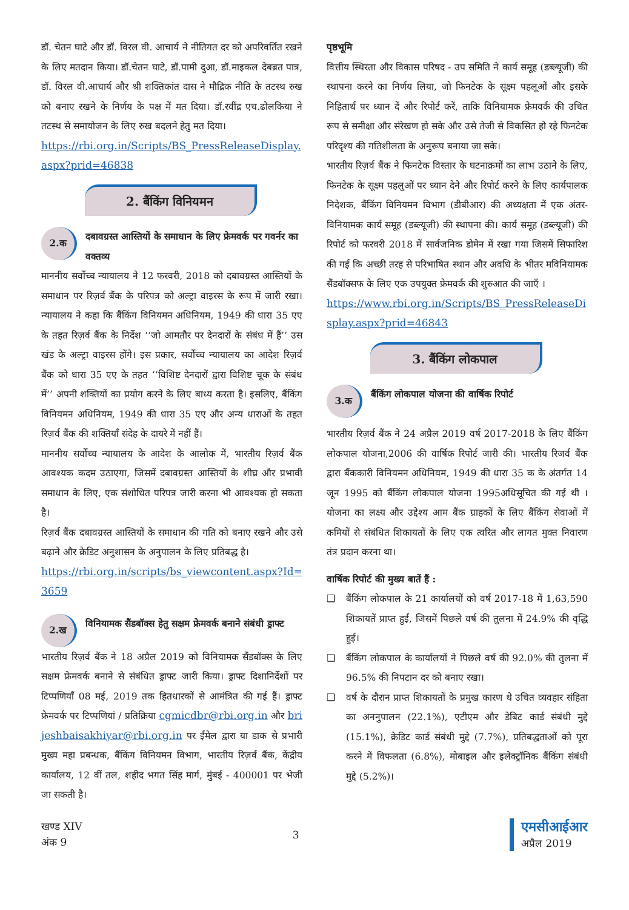डॉ. चेतन घाटे और डॉ. विरल वी. आचार्य ने नीतिगत दर को अपरिवर्तित रखने के लिए मतदान किया। डॉ.चेतन घाटे, डॉ.पामी दुआ, डॉ.माइकल देबब्रत पात्र, डॉ. विरल वी.आचार्य और श्री शक्तिकांत दास ने मौद्रिक नीति के तटस्थ रुख को बनाए रखने के निर्णय के पक्ष में मत दिया। डॉ.रवींद्र एच.ढोलकिया ने तटस्थ से समायोजन के लिए रुख बदलने हेतु मत दिया।
https://rbi.org.in/Scripts/BS_PressReleaseDisplay.aspx?prid=46838
2. बैंकिंग विनियमन
2.क
दबावग्रस्त आस्तियों के समाधान के लिए फ्रेमवर्क पर गवर्नर का वक्तव्य
माननीय सर्वोच्च न्यायालय ने 12 फरवरी, 2018 को दबावग्रस्त आस्तियों के समाधान पर रिज़र्व बैंक के परिपत्र को अल्ट्रा वाइरस के रूप में जारी रखा। न्यायालय ने कहा कि बैंकिंग विनियमन अधिनियम, 1949 की धारा 35 एए के तहत रिज़र्व बैंक के निर्देश ‘‘जो आमतौर पर देनदारों के संबंध में हैं’’ उस खंड के अल्ट्रा वाइरस होंगे। इस प्रकार, सर्वोच्च न्यायालय का आदेश रिज़र्व बैंक को धारा 35 एए के तहत ‘‘विशिष्ट देनदारों द्वारा विशिष्ट चूक के संबंध में’’ अपनी शक्तियों का प्रयोग करने के लिए बाध्य करता है। इसलिए, बैंकिंग विनियमन अधिनियम, 1949 की धारा 35 एए और अन्य धाराओं के तहत रिज़र्व बैंक की शक्तियाँ संदेह के दायरे में नहीं हैं।
माननीय सर्वोच्च न्यायालय के आदेश के आलोक में, भारतीय रिज़र्व बैंक आवश्यक कदम उठाएगा, जिसमें दबावग्रस्त आस्तियों के शीघ्र और प्रभावी समाधान के लिए, एक संशोधित परिपत्र जारी करना भी आवश्यक हो सकता है।
रिज़र्व बैंक दबावग्रस्त आस्तियों के समाधान की गति को बनाए रखने और उसे बढ़ाने और क्रेडिट अनुशासन के अनुपालन के लिए प्रतिबद्ध है।
https://rbi.org.in/scripts/bs_viewcontent.aspx?Id=3659
2.ख
विनियामक सैंडबॉक्स हेतु सक्षम फ्रेमवर्क बनाने संबंधी ड्राफ्ट
भारतीय रिज़र्व बैंक ने 18 अप्रैल 2019 को विनियामक सैंडबॉक्स के लिए सक्षम फ्रेमवर्क बनाने से संबंधित ड्राफ्ट जारी किया। ड्राफ्ट दिशानिर्देशों पर टिप्पणियाँ 08 मई, 2019 तक हितधारकों से आमंत्रित की गई हैं। ड्राफ्ट फ्रेमवर्क पर टिप्पणियां / प्रतिक्रिया cgmicdbr@rbi.org.in और brijeshbaisakhiyar@rbi.org.in पर ईमेल द्वारा या डाक से प्रभारी मुख्य महा प्रबन्धक, बैंकिंग विनियमन विभाग, भारतीय रिज़र्व बैंक, केंद्रीय कार्यालय, 12 वीं तल, शहीद भगत सिंह मार्ग, मुंबई - 400001 पर भेजी जा सकती है।
पृष्ठभूमि
वित्तीय स्थिरता और विकास परिषद - उप समिति ने कार्य समूह (डब्ल्यूजी) की स्थापना करने का निर्णय लिया, जो फिनटेक के सूक्ष्म पहलूओं और इसके निहितार्थ पर ध्यान दें और रिपोर्ट करें, ताकि विनियामक फ्रेमवर्क की उचित रूप से समीक्षा और संरेखण हो सके और उसे तेजी से विकसित हो रहे फिनटेक परिदृश्य की गतिशीलता के अनुरूप बनाया जा सके।
भारतीय रिज़र्व बैंक ने फिनटेक विस्तार के घटनाक्रमों का लाभ उठाने के लिए, फिनटेक के सूक्ष्म पहलुओं पर ध्यान देने और रिपोर्ट करने के लिए कार्यपालक निदेशक, बैंकिंग विनियमन विभाग (डीबीआर) की अध्यक्षता में एक अंतर-विनियामक कार्य समूह (डब्ल्यूजी) की स्थापना की। कार्य समूह (डब्ल्यूजी) की रिपोर्ट को फरवरी 2018 में सार्वजनिक डोमेन में रखा गया जिसमें सिफारिश की गई कि अच्छी तरह से परिभाषित स्थान और अवधि के भीतर मविनियामक सैंडबॉक्सफ के लिए एक उपयुक्त फ्रेमवर्क की शुरुआत की जाएँ ।
https://www.rbi.org.in/Scripts/BS_PressReleaseDisplay.aspx?prid=46843
3. बैंकिंग लोकपाल
3.क
बैंकिंग लोकपाल योजना की वार्षिक रिपोर्ट
भारतीय रिज़र्व बैंक ने 24 अप्रैल 2019 वर्ष 2017-2018 के लिए बैंकिंग लोकपाल योजना,2006 की वार्षिक रिपोर्ट जारी की। भारतीय रिजर्व बैंक द्वारा बैंककारी विनियमन अधिनियम, 1949 की धारा 35 क के अंतर्गत 14 जून 1995 को बैंकिंग लोकपाल योजना 1995अधिसूचित की गई थी । योजना का लक्ष्य और उद्देश्य आम बैंक ग्राहकों के लिए बैंकिंग सेवाओं में कमियों से संबंधित शिकायतों के लिए एक त्वरित और लागत मुक्त निवारण तंत्र प्रदान करना था।
वार्षिक रिपोर्ट की मुख्य बातें हैं :
❑ बैंकिंग लोकपाल के 21 कार्यालयों को वर्ष 2017-18 में 1,63,590 शिकायतें प्राप्त हुईं, जिसमें पिछले वर्ष की तुलना में 24.9% की वृद्धि हुई।
❑ बैंकिंग लोकपाल के कार्यालयों ने पिछले वर्ष की 92.0% की तुलना में 96.5% की निपटान दर को बनाए रखा।
❑ वर्ष के दौरान प्राप्त शिकायतों के प्रमुख कारण थे उचित व्यवहार संहिता का अननुपालन (22.1%), एटीएम और डेबिट कार्ड संबंधी मुद्दे (15.1%), क्रेडिट कार्ड संबंधी मुद्दे (7.7%), प्रतिबद्धताओं को पूरा करने में विफलता (6.8%), मोबाइल और इलेक्ट्रॉनिक बैंकिंग संबंधी मुद्दे (5.2%)।
खण्ड XIV
अंक 9
3
एमसीआईआर
अप्रैल 2019